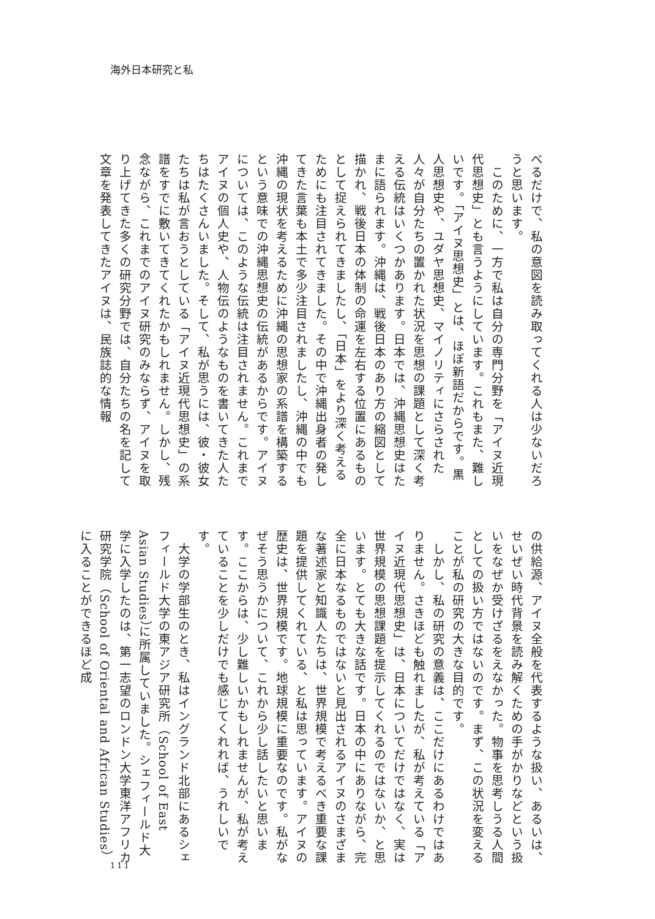海外日本研究と私
べるだけで、私の意図を読み取ってくれる人は少ないだろうと思います。
　このために、一方で私は自分の専門分野を「アイヌ近現代思想史」とも言うようにしています。これもまた、難しいです。「アイヌ思想史」とは、ほぼ新語だからです。黒人思想史や、ユダヤ思想史、マイノリティにさらされた人々が自分たちの置かれた状況を思想の課題として深く考える伝統はいくつかあります。日本では、沖縄思想史はたまに語られます。沖縄は、戦後日本のあり方の縮図として描かれ、戦後日本の体制の命運を左右する位置にあるものとして捉えられてきましたし、「日本」をより深く考えるためにも注目されてきました。その中で沖縄出身者の発してきた言葉も本土で多少注目されましたし、沖縄の中でも沖縄の現状を考えるために沖縄の思想家の系譜を構築するという意味での沖縄思想史の伝統があるからです。アイヌについては、このような伝統は注目されません。これまでアイヌの個人史や、人物伝のようなものを書いてきた人たちはたくさんいました。そして、私が思うには、彼・彼女たちは私が言おうとしている「アイヌ近現代思想史」の系譜をすでに敷いてきてくれたかもしれません。しかし、残念ながら、これまでのアイヌ研究のみならず、アイヌを取り上げてきた多くの研究分野では、自分たちの名を記して文章を発表してきたアイヌは、民族誌的な情報
の供給源、アイヌ全般を代表するような扱い、あるいは、せいぜい時代背景を読み解くための手がかりなどという扱いをなぜか受けざるをえなかった。物事を思考しうる人間としての扱い方ではないのです。まず、この状況を変えることが私の研究の大きな目的です。
　しかし、私の研究の意義は、ここだけにあるわけではありません。さきほども触れましたが、私が考えている「アイヌ近現代思想史」は、日本についてだけではなく、実は世界規模の思想課題を提示してくれるのではないか、と思います。とても大きな話です。日本の中にありながら、完全に日本なるものではないと見出されるアイヌのさまざまな著述家と知識人たちは、世界規模で考えるべき重要な課題を提供してくれている、と私は思っています。アイヌの歴史は、世界規模です。地球規模に重要なのです。私がなぜそう思うかについて、これから少し話したいと思います。ここからは、少し難しいかもしれませんが、私が考えていることを少しだけでも感じてくれれば、うれしいです。
　大学の学部生のとき、私はイングランド北部にあるシェフィールド大学の東アジア研究所（School of East Asian Studies）に所属していました。シェフィールド大学に入学したのは、第一志望のロンドン大学東洋アフリカ研究学院（School of Oriental and African Studies）に入ることができるほど成
111